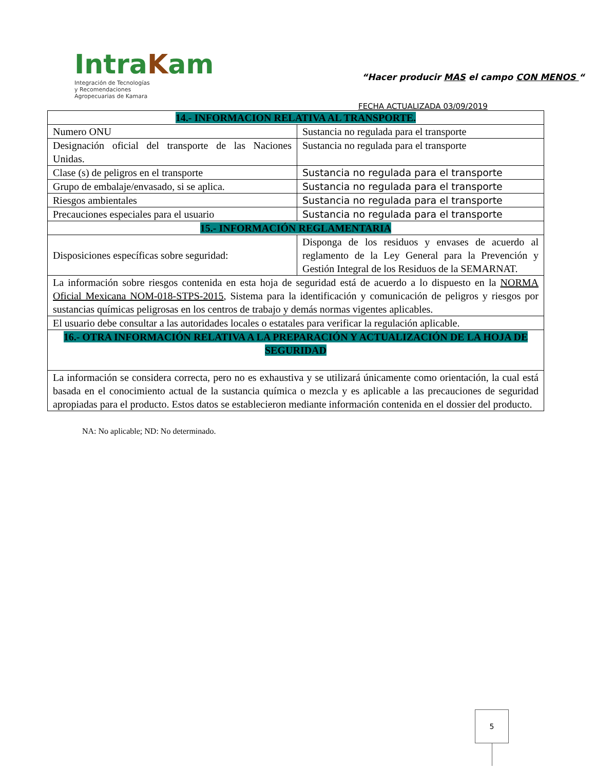IntraKam
Integración de Tecnologías
y Recomendaciones
Agropecuarias de Kamara
“Hacer producir MAS el campo CON MENOS “
FECHA ACTUALIZADA 03/09/2019
| 14.- INFORMACION RELATIVA AL TRANSPORTE. | |
| Numero ONU | Sustancia no regulada para el transporte |
| Designación oficial del transporte de las Naciones Unidas. | Sustancia no regulada para el transporte |
| Clase (s) de peligros en el transporte | Sustancia no regulada para el transporte |
| Grupo de embalaje/envasado, si se aplica. | Sustancia no regulada para el transporte |
| Riesgos ambientales | Sustancia no regulada para el transporte |
| Precauciones especiales para el usuario | Sustancia no regulada para el transporte |
| 15.- INFORMACIÓN REGLAMENTARIA | |
| Disposiciones específicas sobre seguridad: | Disponga de los residuos y envases de acuerdo al reglamento de la Ley General para la Prevención y Gestión Integral de los Residuos de la SEMARNAT. |
| La información sobre riesgos contenida en esta hoja de seguridad está de acuerdo a lo dispuesto en la NORMA Oficial Mexicana NOM-018-STPS-2015 , Sistema para la identificación y comunicación de peligros y riesgos por sustancias químicas peligrosas en los centros de trabajo y demás normas vigentes aplicables. | |
| El usuario debe consultar a las autoridades locales o estatales para verificar la regulación aplicable. | |
| 16.- OTRA INFORMACIÓN RELATIVA A LA PREPARACIÓN Y ACTUALIZACIÓN DE LA HOJA DE SEGURIDAD | |
| La información se considera correcta, pero no es exhaustiva y se utilizará únicamente como orientación, la cual está basada en el conocimiento actual de la sustancia química o mezcla y es aplicable a las precauciones de seguridad apropiadas para el producto. Estos datos se establecieron mediante información contenida en el dossier del producto. | |
NA: No aplicable; ND: No determinado.
5